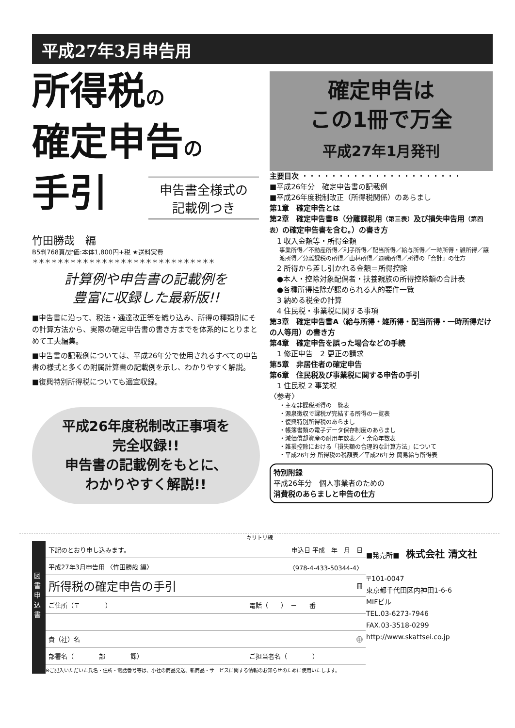平成27年3月申告用
所得税の
確定申告の
手引
申告書全様式の
記載例つき
竹田勝哉　編
B5判768頁/定価:本体1,800円+税 ★送料実費
＊＊＊＊＊＊＊＊＊＊＊＊＊＊＊＊＊＊＊＊＊＊＊＊＊＊＊＊＊
計算例や申告書の記載例を
豊富に収録した最新版!!
■申告書に沿って、税法・通達改正等を織り込み、所得の種類別にその計算方法から、実際の確定申告書の書き方までを体系的にとりまとめて工夫編集。
■申告書の記載例については、平成26年分で使用されるすべての申告書の様式と多くの附属計算書の記載例を示し、わかりやすく解説。
■復興特別所得税についても適宜収録。
平成26年度税制改正事項を
完全収録!!
申告書の記載例をもとに、
わかりやすく解説!!
確定申告は
この1冊で万全
平成27年1月発刊
主要目次 ・・・・・・・・・・・・・・・・・・・・・・
■平成26年分　確定申告書の記載例
■平成26年度税制改正（所得税関係）のあらまし
第1章　確定申告とは
第2章　確定申告書B（分離課税用（第三表）及び損失申告用（第四表）の確定申告書を含む。）の書き方
　1 収入金額等・所得金額
事業所得／不動産所得／利子所得／配当所得／給与所得／一時所得・雑所得／譲渡所得／分離課税の所得／山林所得／退職所得／所得の「合計」の仕方
　2 所得から差し引かれる金額＝所得控除
　●本人・控除対象配偶者・扶養親族の所得控除額の合計表
　●各種所得控除が認められる人的要件一覧
　3 納める税金の計算
　4 住民税・事業税に関する事項
第3章　確定申告書A（給与所得・雑所得・配当所得・一時所得だけの人等用）の書き方
第4章　確定申告を誤った場合などの手続
　1 修正申告　2 更正の請求
第5章　非居住者の確定申告
第6章　住民税及び事業税に関する申告の手引
　1 住民税 2 事業税
〈参考〉
・主な非課税所得の一覧表
・源泉徴収で課税が完結する所得の一覧表
・復興特別所得税のあらまし
・帳簿書類の電子データ保存制度のあらまし
・減価償却資産の耐用年数表／・余命年数表
・雑損控除における「損失額の合理的な計算方法」について
・平成26年分 所得税の税額表／平成26年分 簡易給与所得表
特別附録
平成26年分　個人事業者のための
消費税のあらましと申告の仕方
キリトリ線
図書申込書
| 下記のとおり申し込みます。 | 申込日 平成 年 月 日 |
| 平成27年3月申告用 〈竹田勝哉 編〉 | 〈978-4-433-50344-4〉 |
| 所得税の確定申告の手引 | 冊 |
| ご住所（〒 ） | 電話（ ） － 番 |
| 貴（社）名 | ㊞ |
| 部署名（ 部 課） | ご担当者名（ ） |
※ご記入いただいた氏名・住所・電話番号等は、小社の商品発送、新商品・サービスに関する情報のお知らせのために使用いたします。
■発売所■　株式会社 清文社
〒101-0047
東京都千代田区内神田1-6-6
MIFビル
TEL.03-6273-7946
FAX.03-3518-0299
http://www.skattsei.co.jp